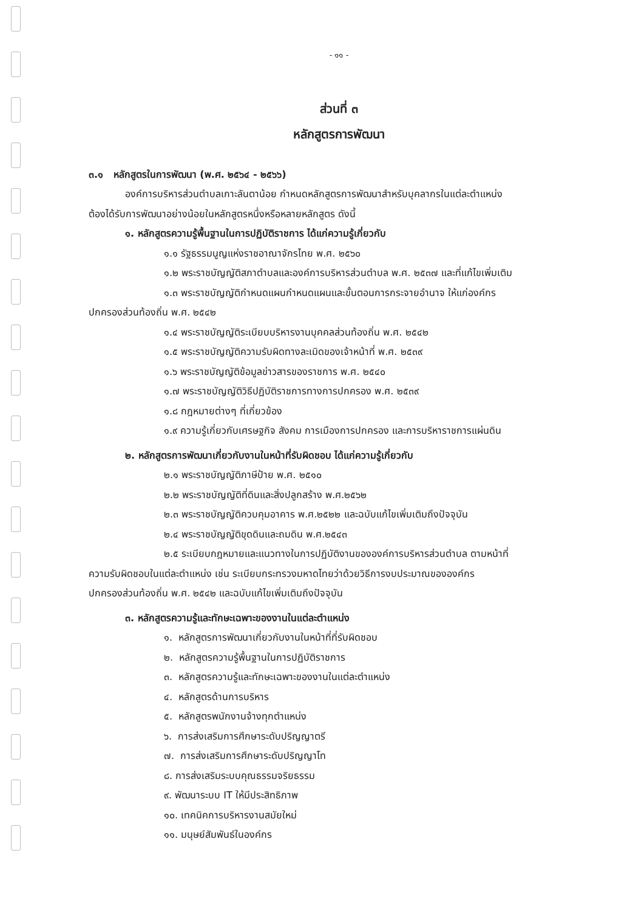- ๑๑ -
ส่วนที่ ๓
หลักสูตรการพัฒนา
๓.๑ หลักสูตรในการพัฒนา (พ.ศ. ๒๕๖๔ - ๒๕๖๖)
องค์การบริหารส่วนตำบลเกาะลันตาน้อย กำหนดหลักสูตรการพัฒนาสำหรับบุคลากรในแต่ละตำแหน่ง
ต้องได้รับการพัฒนาอย่างน้อยในหลักสูตรหนึ่งหรือหลายหลักสูตร ดังนี้
๑. หลักสูตรความรู้พื้นฐานในการปฏิบัติราชการ ได้แก่ความรู้เกี่ยวกับ
๑.๑ รัฐธรรมนูญแห่งราชอาณาจักรไทย พ.ศ. ๒๕๖๐
๑.๒ พระราชบัญญัติสภาตำบลและองค์การบริหารส่วนตำบล พ.ศ. ๒๕๓๗ และที่แก้ไขเพิ่มเติม
๑.๓ พระราชบัญญัติกำหนดแผนกำหนดแผนและขั้นตอนการกระจายอำนาจ ให้แก่องค์กร
ปกครองส่วนท้องถิ่น พ.ศ. ๒๕๔๒
๑.๔ พระราชบัญญัติระเบียบบริหารงานบุคคลส่วนท้องถิ่น พ.ศ. ๒๕๔๒
๑.๕ พระราชบัญญัติความรับผิดทางละเมิดของเจ้าหน้าที่ พ.ศ. ๒๕๓๙
๑.๖ พระราชบัญญัติข้อมูลข่าวสารของราชการ พ.ศ. ๒๕๔๐
๑.๗ พระราชบัญญัติวิธีปฏิบัติราชการทางการปกครอง พ.ศ. ๒๕๓๙
๑.๘ กฎหมายต่างๆ ที่เกี่ยวข้อง
๑.๙ ความรู้เกี่ยวกับเศรษฐกิจ สังคม การเมืองการปกครอง และการบริหาราชการแผ่นดิน
๒. หลักสูตรการพัฒนาเกี่ยวกับงานในหน้าที่รับผิดชอบ ได้แก่ความรู้เกี่ยวกับ
๒.๑ พระราชบัญญัติภาษีป้าย พ.ศ. ๒๕๑๐
๒.๒ พระราชบัญญัติที่ดินและสิ่งปลูกสร้าง พ.ศ.๒๕๖๒
๒.๓ พระราชบัญญัติควบคุมอาคาร พ.ศ.๒๕๒๒ และฉบับแก้ไขเพิ่มเติมถึงปัจจุบัน
๒.๔ พระราชบัญญัติขุดดินและถมดิน พ.ศ.๒๕๔๓
๒.๕ ระเบียบกฎหมายและแนวทางในการปฏิบัติงานขององค์การบริหารส่วนตำบล ตามหน้าที่
ความรับผิดชอบในแต่ละตำแหน่ง เช่น ระเบียบกระทรวงมหาดไทยว่าด้วยวิธีการงบประมาณขององค์กร
ปกครองส่วนท้องถิ่น พ.ศ. ๒๕๔๒ และฉบับแก้ไขเพิ่มเติมถึงปัจจุบัน
๓. หลักสูตรความรู้และทักษะเฉพาะของงานในแต่ละตำแหน่ง
๑. หลักสูตรการพัฒนาเกี่ยวกับงานในหน้าที่ที่รับผิดชอบ
๒. หลักสูตรความรู้พื้นฐานในการปฏิบัติราชการ
๓. หลักสูตรความรู้และทักษะเฉพาะของงานในแต่ละตำแหน่ง
๔. หลักสูตรด้านการบริหาร
๕. หลักสูตรพนักงานจ้างทุกตำแหน่ง
๖. การส่งเสริมการศึกษาระดับปริญญาตรี
๗. การส่งเสริมการศึกษาระดับปริญญาโท
๘. การส่งเสริมระบบคุณธรรมจริยธรรม
๙. พัฒนาระบบ IT ให้มีประสิทธิภาพ
๑๐. เทคนิคการบริหารงานสมัยใหม่
๑๑. มนุษย์สัมพันธ์ในองค์กร